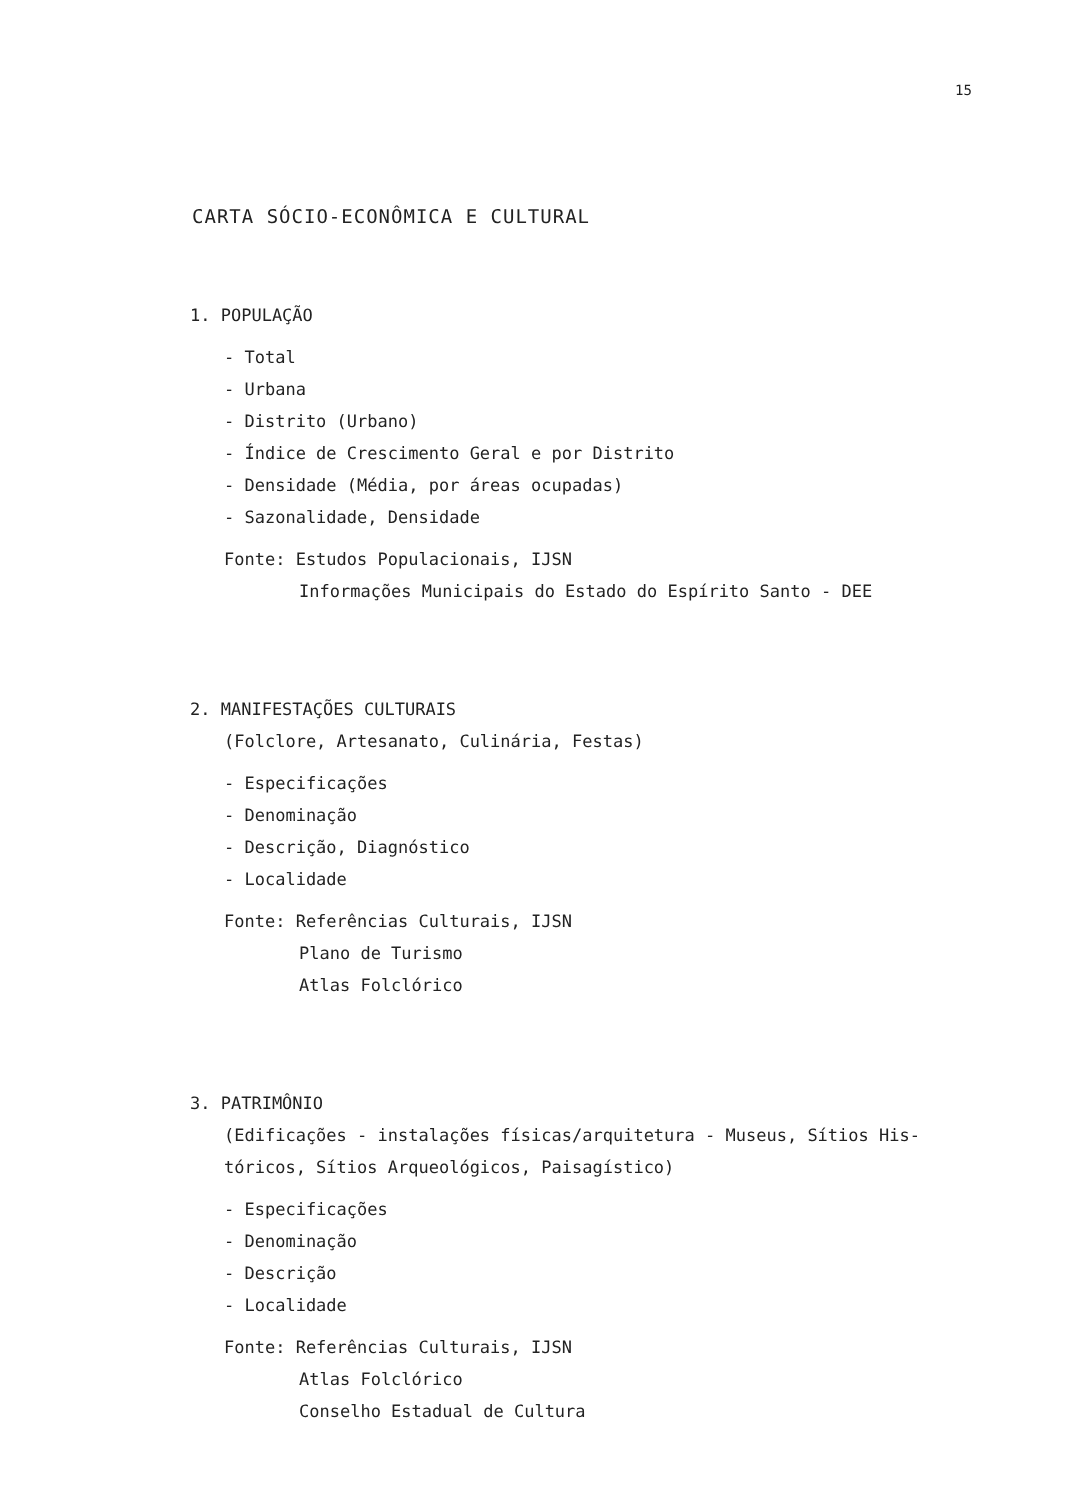15
CARTA SÓCIO-ECONÔMICA E CULTURAL
1. POPULAÇÃO
- Total
- Urbana
- Distrito (Urbano)
- Índice de Crescimento Geral e por Distrito
- Densidade (Média, por áreas ocupadas)
- Sazonalidade, Densidade
Fonte: Estudos Populacionais, IJSN
Informações Municipais do Estado do Espírito Santo - DEE
2. MANIFESTAÇÕES CULTURAIS
(Folclore, Artesanato, Culinária, Festas)
- Especificações
- Denominação
- Descrição, Diagnóstico
- Localidade
Fonte: Referências Culturais, IJSN
Plano de Turismo
Atlas Folclórico
3. PATRIMÔNIO
(Edificações - instalações físicas/arquitetura - Museus, Sítios His-
tóricos, Sítios Arqueológicos, Paisagístico)
- Especificações
- Denominação
- Descrição
- Localidade
Fonte: Referências Culturais, IJSN
Atlas Folclórico
Conselho Estadual de Cultura